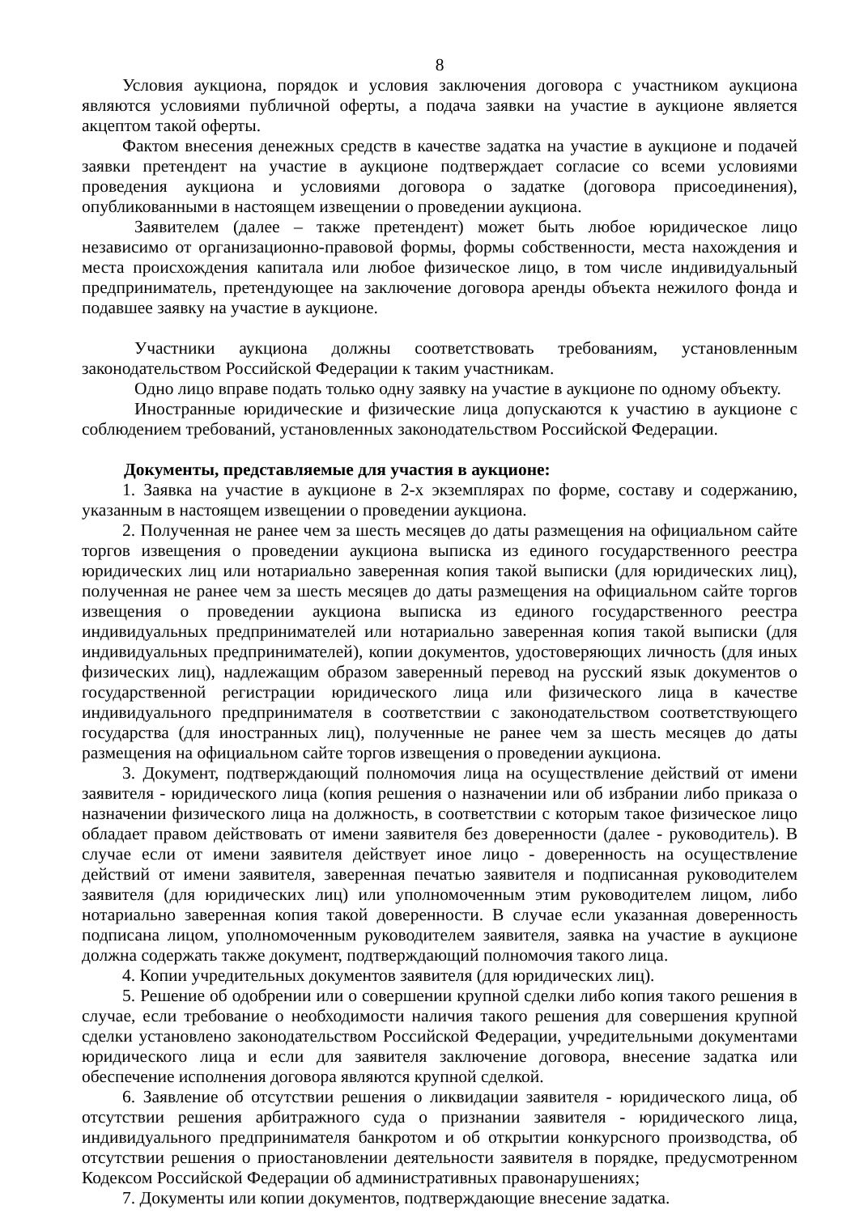8
Условия аукциона, порядок и условия заключения договора с участником аукциона являются условиями публичной оферты, а подача заявки на участие в аукционе является акцептом такой оферты.
Фактом внесения денежных средств в качестве задатка на участие в аукционе и подачей заявки претендент на участие в аукционе подтверждает согласие со всеми условиями проведения аукциона и условиями договора о задатке (договора присоединения), опубликованными в настоящем извещении о проведении аукциона.
Заявителем (далее – также претендент) может быть любое юридическое лицо независимо от организационно-правовой формы, формы собственности, места нахождения и места происхождения капитала или любое физическое лицо, в том числе индивидуальный предприниматель, претендующее на заключение договора аренды объекта нежилого фонда и подавшее заявку на участие в аукционе.
Участники аукциона должны соответствовать требованиям, установленным законодательством Российской Федерации к таким участникам.
Одно лицо вправе подать только одну заявку на участие в аукционе по одному объекту.
Иностранные юридические и физические лица допускаются к участию в аукционе с соблюдением требований, установленных законодательством Российской Федерации.
Документы, представляемые для участия в аукционе:
1. Заявка на участие в аукционе в 2-х экземплярах по форме, составу и содержанию, указанным в настоящем извещении о проведении аукциона.
2. Полученная не ранее чем за шесть месяцев до даты размещения на официальном сайте торгов извещения о проведении аукциона выписка из единого государственного реестра юридических лиц или нотариально заверенная копия такой выписки (для юридических лиц), полученная не ранее чем за шесть месяцев до даты размещения на официальном сайте торгов извещения о проведении аукциона выписка из единого государственного реестра индивидуальных предпринимателей или нотариально заверенная копия такой выписки (для индивидуальных предпринимателей), копии документов, удостоверяющих личность (для иных физических лиц), надлежащим образом заверенный перевод на русский язык документов о государственной регистрации юридического лица или физического лица в качестве индивидуального предпринимателя в соответствии с законодательством соответствующего государства (для иностранных лиц), полученные не ранее чем за шесть месяцев до даты размещения на официальном сайте торгов извещения о проведении аукциона.
3. Документ, подтверждающий полномочия лица на осуществление действий от имени заявителя - юридического лица (копия решения о назначении или об избрании либо приказа о назначении физического лица на должность, в соответствии с которым такое физическое лицо обладает правом действовать от имени заявителя без доверенности (далее - руководитель). В случае если от имени заявителя действует иное лицо - доверенность на осуществление действий от имени заявителя, заверенная печатью заявителя и подписанная руководителем заявителя (для юридических лиц) или уполномоченным этим руководителем лицом, либо нотариально заверенная копия такой доверенности. В случае если указанная доверенность подписана лицом, уполномоченным руководителем заявителя, заявка на участие в аукционе должна содержать также документ, подтверждающий полномочия такого лица.
4. Копии учредительных документов заявителя (для юридических лиц).
5. Решение об одобрении или о совершении крупной сделки либо копия такого решения в случае, если требование о необходимости наличия такого решения для совершения крупной сделки установлено законодательством Российской Федерации, учредительными документами юридического лица и если для заявителя заключение договора, внесение задатка или обеспечение исполнения договора являются крупной сделкой.
6. Заявление об отсутствии решения о ликвидации заявителя - юридического лица, об отсутствии решения арбитражного суда о признании заявителя - юридического лица, индивидуального предпринимателя банкротом и об открытии конкурсного производства, об отсутствии решения о приостановлении деятельности заявителя в порядке, предусмотренном Кодексом Российской Федерации об административных правонарушениях;
7. Документы или копии документов, подтверждающие внесение задатка.